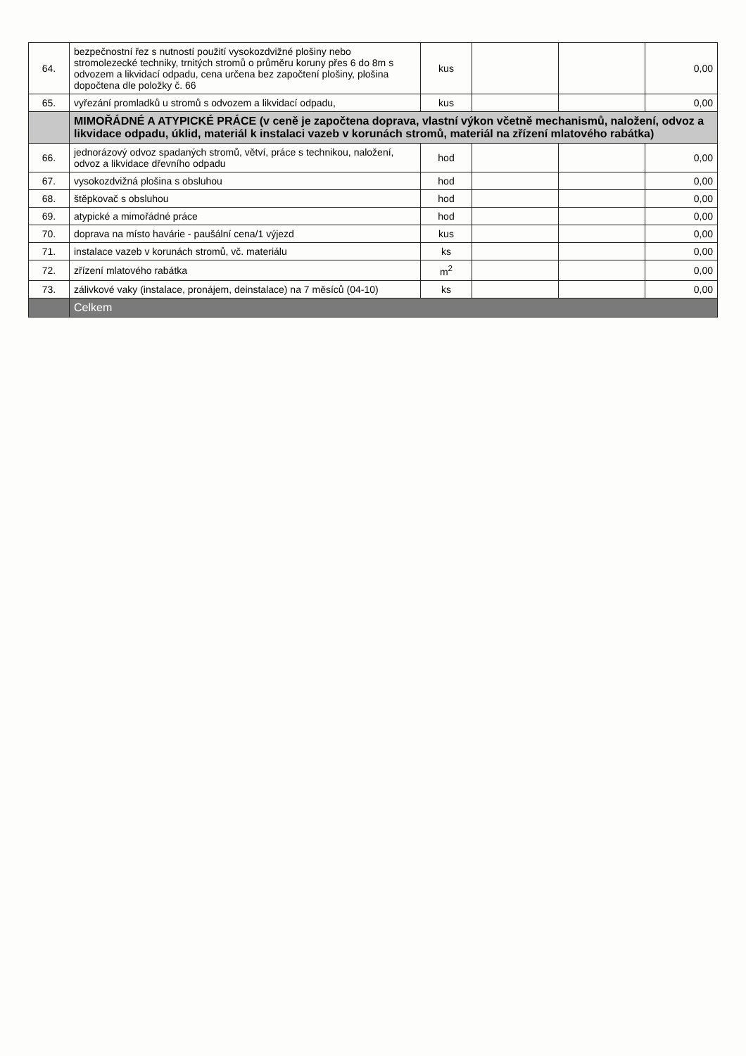| 64. | bezpečnostní řez s nutností použití vysokozdvižné plošiny nebo stromolezecké techniky, trnitých stromů o průměru koruny přes 6 do 8m s odvozem a likvidací odpadu, cena určena bez započtení plošiny, plošina dopočtena dle položky č. 66 | kus | | | 0,00 |
| 65. | vyřezání promladků u stromů s odvozem a likvidací odpadu, | kus | | | 0,00 |
| | MIMOŘÁDNÉ A ATYPICKÉ PRÁCE (v ceně je započtena doprava, vlastní výkon včetně mechanismů, naložení, odvoz a likvidace odpadu, úklid, materiál k instalaci vazeb v korunách stromů, materiál na zřízení mlatového rabátka) | | | | |
| 66. | jednorázový odvoz spadaných stromů, větví, práce s technikou, naložení, odvoz a likvidace dřevního odpadu | hod | | | 0,00 |
| 67. | vysokozdvižná plošina s obsluhou | hod | | | 0,00 |
| 68. | štěpkovač s obsluhou | hod | | | 0,00 |
| 69. | atypické a mimořádné práce | hod | | | 0,00 |
| 70. | doprava na místo havárie - paušální cena/1 výjezd | kus | | | 0,00 |
| 71. | instalace vazeb v korunách stromů, vč. materiálu | ks | | | 0,00 |
| 72. | zřízení mlatového rabátka | m<sup>2</sup> | | | 0,00 |
| 73. | zálivkové vaky (instalace, pronájem, deinstalace) na 7 měsíců (04-10) | ks | | | 0,00 |
| | Celkem | | | | |